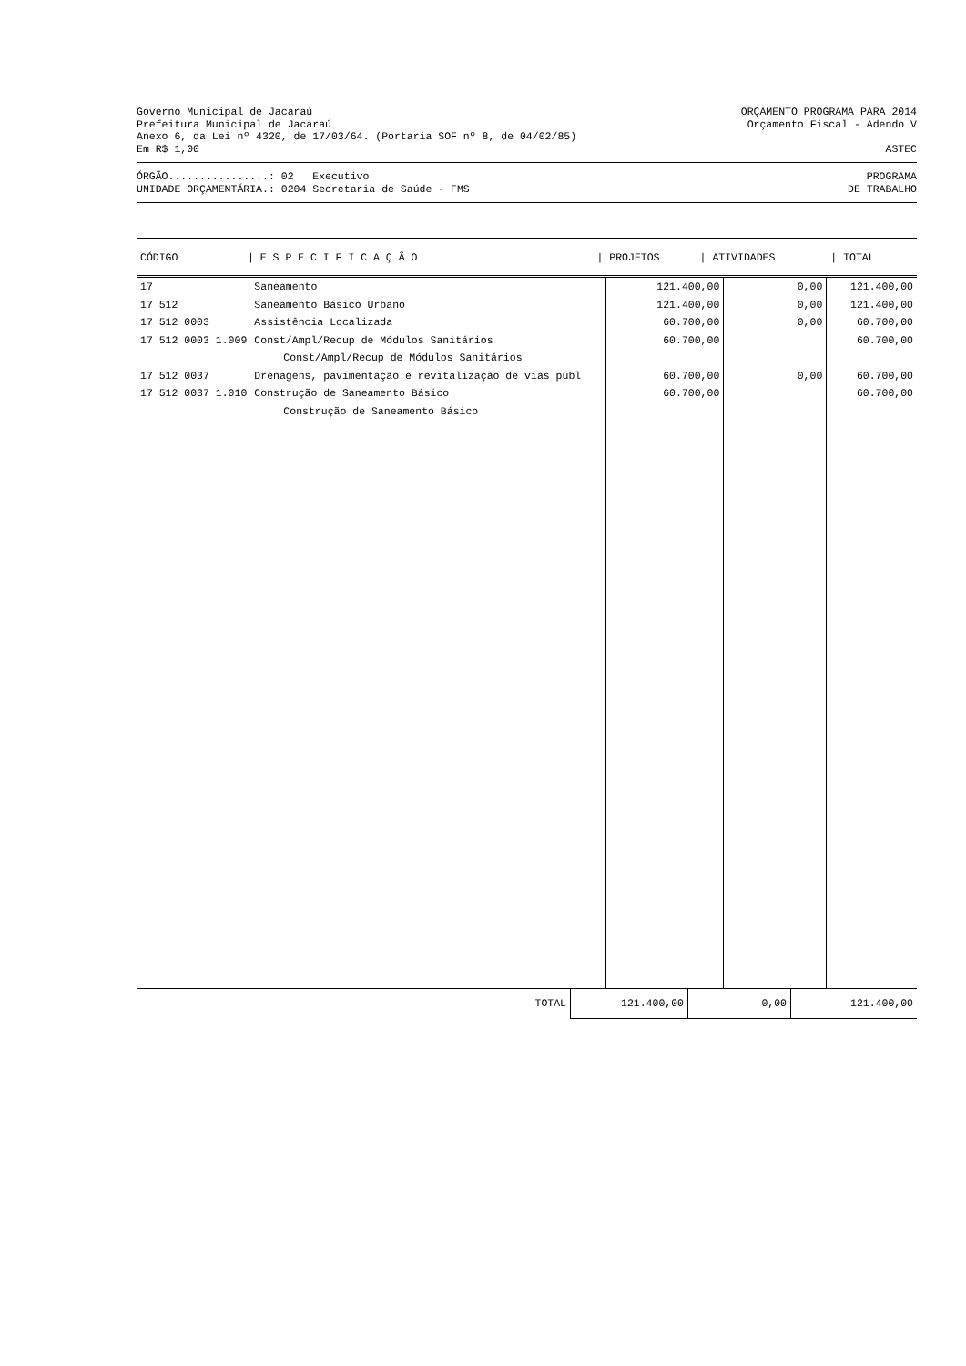Governo Municipal de Jacaraú ORÇAMENTO PROGRAMA PARA 2014
Prefeitura Municipal de Jacaraú Orçamento Fiscal - Adendo V
Anexo 6, da Lei nº 4320, de 17/03/64. (Portaria SOF nº 8, de 04/02/85)
Em R$ 1,00 ASTEC
ÓRGÃO................: 02 Executivo PROGRAMA
UNIDADE ORÇAMENTÁRIA.: 0204 Secretaria de Saúde - FMS DE TRABALHO
| CÓDIGO | / E S P E C I F I C A Ç Ã O | / PROJETOS | / ATIVIDADES | / TOTAL |
| --- | --- | --- | --- | --- |
| 17 | Saneamento | 121.400,00 | 0,00 | 121.400,00 |
| 17 512 | Saneamento Básico Urbano | 121.400,00 | 0,00 | 121.400,00 |
| 17 512 0003 | Assistência Localizada | 60.700,00 | 0,00 | 60.700,00 |
| 17 512 0003 1.009 | Const/Ampl/Recup de Módulos Sanitários | 60.700,00 | | 60.700,00 |
| | Const/Ampl/Recup de Módulos Sanitários | | | |
| 17 512 0037 | Drenagens, pavimentação e revitalização de vias públ | 60.700,00 | 0,00 | 60.700,00 |
| 17 512 0037 1.010 | Construção de Saneamento Básico | 60.700,00 | | 60.700,00 |
| | Construção de Saneamento Básico | | | |
| | TOTAL | 121.400,00 | 0,00 | 121.400,00 |